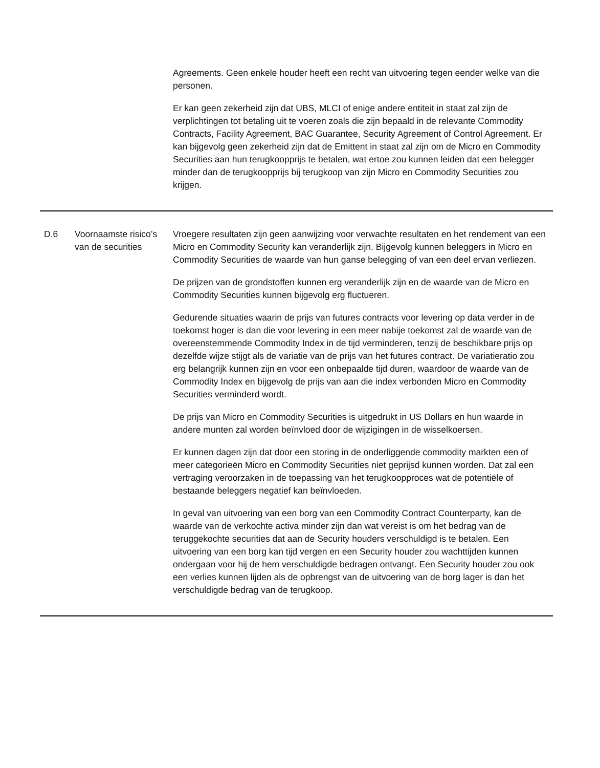| | | Agreements. Geen enkele houder heeft een recht van uitvoering tegen eender welke van die personen. Er kan geen zekerheid zijn dat UBS, MLCI of enige andere entiteit in staat zal zijn de verplichtingen tot betaling uit te voeren zoals die zijn bepaald in de relevante Commodity Contracts, Facility Agreement, BAC Guarantee, Security Agreement of Control Agreement. Er kan bijgevolg geen zekerheid zijn dat de Emittent in staat zal zijn om de Micro en Commodity Securities aan hun terugkoopprijs te betalen, wat ertoe zou kunnen leiden dat een belegger minder dan de terugkoopprijs bij terugkoop van zijn Micro en Commodity Securities zou krijgen. |
| D.6 | Voornaamste risico’s van de securities | Vroegere resultaten zijn geen aanwijzing voor verwachte resultaten en het rendement van een Micro en Commodity Security kan veranderlijk zijn. Bijgevolg kunnen beleggers in Micro en Commodity Securities de waarde van hun ganse belegging of van een deel ervan verliezen. De prijzen van de grondstoffen kunnen erg veranderlijk zijn en de waarde van de Micro en Commodity Securities kunnen bijgevolg erg fluctueren. Gedurende situaties waarin de prijs van futures contracts voor levering op data verder in de toekomst hoger is dan die voor levering in een meer nabije toekomst zal de waarde van de overeenstemmende Commodity Index in de tijd verminderen, tenzij de beschikbare prijs op dezelfde wijze stijgt als de variatie van de prijs van het futures contract. De variatieratio zou erg belangrijk kunnen zijn en voor een onbepaalde tijd duren, waardoor de waarde van de Commodity Index en bijgevolg de prijs van aan die index verbonden Micro en Commodity Securities verminderd wordt. De prijs van Micro en Commodity Securities is uitgedrukt in US Dollars en hun waarde in andere munten zal worden beïnvloed door de wijzigingen in de wisselkoersen. Er kunnen dagen zijn dat door een storing in de onderliggende commodity markten een of meer categorieën Micro en Commodity Securities niet geprijsd kunnen worden. Dat zal een vertraging veroorzaken in de toepassing van het terugkoopproces wat de potentiële of bestaande beleggers negatief kan beïnvloeden. In geval van uitvoering van een borg van een Commodity Contract Counterparty, kan de waarde van de verkochte activa minder zijn dan wat vereist is om het bedrag van de teruggekochte securities dat aan de Security houders verschuldigd is te betalen. Een uitvoering van een borg kan tijd vergen en een Security houder zou wachttijden kunnen ondergaan voor hij de hem verschuldigde bedragen ontvangt. Een Security houder zou ook een verlies kunnen lijden als de opbrengst van de uitvoering van de borg lager is dan het verschuldigde bedrag van de terugkoop. |